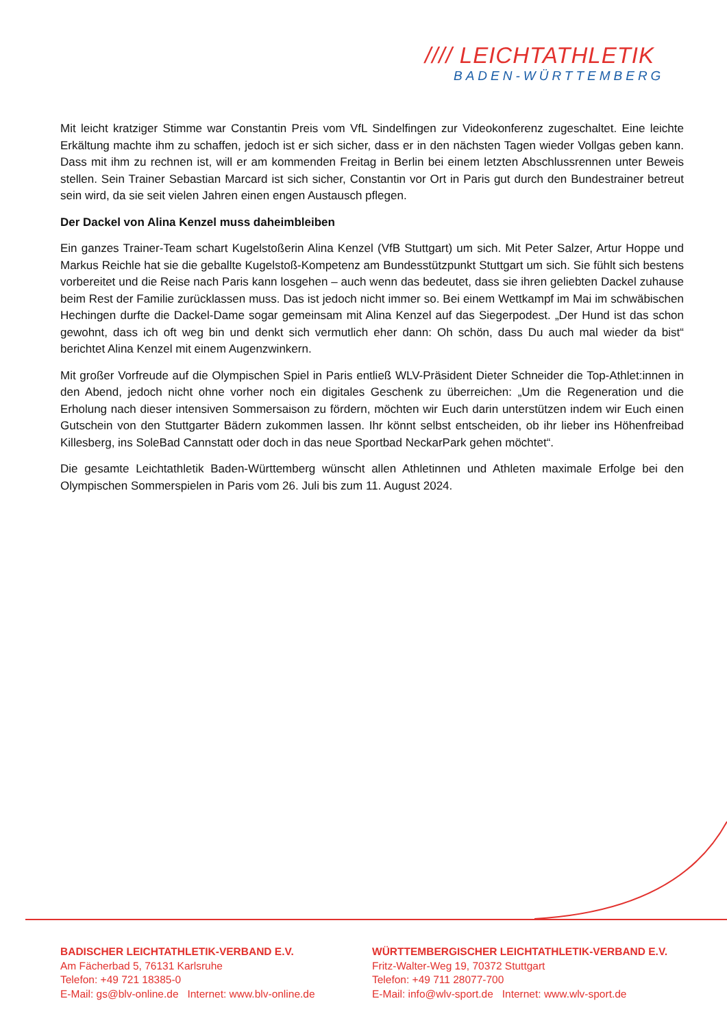//// LEICHTATHLETIK
BADEN-WÜRTTEMBERG
Mit leicht kratziger Stimme war Constantin Preis vom VfL Sindelfingen zur Videokonferenz zugeschaltet. Eine leichte Erkältung machte ihm zu schaffen, jedoch ist er sich sicher, dass er in den nächsten Tagen wieder Vollgas geben kann. Dass mit ihm zu rechnen ist, will er am kommenden Freitag in Berlin bei einem letzten Abschlussrennen unter Beweis stellen. Sein Trainer Sebastian Marcard ist sich sicher, Constantin vor Ort in Paris gut durch den Bundestrainer betreut sein wird, da sie seit vielen Jahren einen engen Austausch pflegen.
Der Dackel von Alina Kenzel muss daheimbleiben
Ein ganzes Trainer-Team schart Kugelstoßerin Alina Kenzel (VfB Stuttgart) um sich. Mit Peter Salzer, Artur Hoppe und Markus Reichle hat sie die geballte Kugelstoß-Kompetenz am Bundesstützpunkt Stuttgart um sich. Sie fühlt sich bestens vorbereitet und die Reise nach Paris kann losgehen – auch wenn das bedeutet, dass sie ihren geliebten Dackel zuhause beim Rest der Familie zurücklassen muss. Das ist jedoch nicht immer so. Bei einem Wettkampf im Mai im schwäbischen Hechingen durfte die Dackel-Dame sogar gemeinsam mit Alina Kenzel auf das Siegerpodest. „Der Hund ist das schon gewohnt, dass ich oft weg bin und denkt sich vermutlich eher dann: Oh schön, dass Du auch mal wieder da bist“ berichtet Alina Kenzel mit einem Augenzwinkern.
Mit großer Vorfreude auf die Olympischen Spiel in Paris entließ WLV-Präsident Dieter Schneider die Top-Athlet:innen in den Abend, jedoch nicht ohne vorher noch ein digitales Geschenk zu überreichen: „Um die Regeneration und die Erholung nach dieser intensiven Sommersaison zu fördern, möchten wir Euch darin unterstützen indem wir Euch einen Gutschein von den Stuttgarter Bädern zukommen lassen. Ihr könnt selbst entscheiden, ob ihr lieber ins Höhenfreibad Killesberg, ins SoleBad Cannstatt oder doch in das neue Sportbad NeckarPark gehen möchtet“.
Die gesamte Leichtathletik Baden-Württemberg wünscht allen Athletinnen und Athleten maximale Erfolge bei den Olympischen Sommerspielen in Paris vom 26. Juli bis zum 11. August 2024.
BADISCHER LEICHTATHLETIK-VERBAND E.V.
Am Fächerbad 5, 76131 Karlsruhe
Telefon: +49 721 18385-0
E-Mail: gs@blv-online.de Internet: www.blv-online.de
WÜRTTEMBERGISCHER LEICHTATHLETIK-VERBAND E.V.
Fritz-Walter-Weg 19, 70372 Stuttgart
Telefon: +49 711 28077-700
E-Mail: info@wlv-sport.de Internet: www.wlv-sport.de